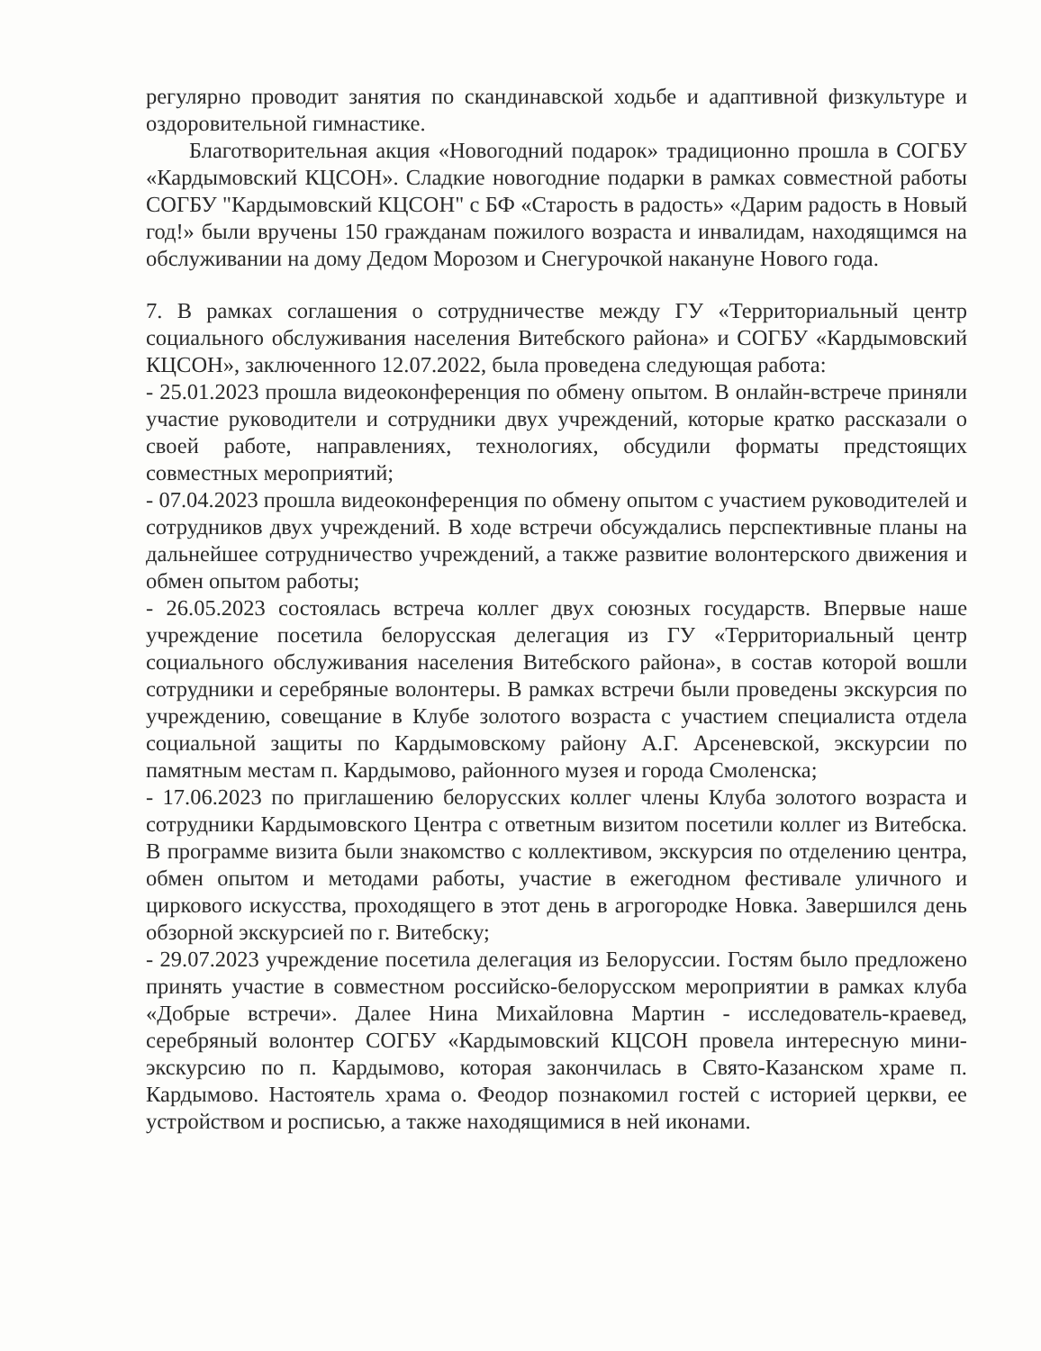регулярно проводит занятия по скандинавской ходьбе и адаптивной физкультуре и оздоровительной гимнастике.
Благотворительная акция «Новогодний подарок» традиционно прошла в СОГБУ «Кардымовский КЦСОН». Сладкие новогодние подарки в рамках совместной работы СОГБУ "Кардымовский КЦСОН" с БФ «Старость в радость» «Дарим радость в Новый год!» были вручены 150 гражданам пожилого возраста и инвалидам, находящимся на обслуживании на дому Дедом Морозом и Снегурочкой накануне Нового года.
7. В рамках соглашения о сотрудничестве между ГУ «Территориальный центр социального обслуживания населения Витебского района» и СОГБУ «Кардымовский КЦСОН», заключенного 12.07.2022, была проведена следующая работа:
- 25.01.2023 прошла видеоконференция по обмену опытом. В онлайн-встрече приняли участие руководители и сотрудники двух учреждений, которые кратко рассказали о своей работе, направлениях, технологиях, обсудили форматы предстоящих совместных мероприятий;
- 07.04.2023 прошла видеоконференция по обмену опытом с участием руководителей и сотрудников двух учреждений. В ходе встречи обсуждались перспективные планы на дальнейшее сотрудничество учреждений, а также развитие волонтерского движения и обмен опытом работы;
- 26.05.2023 состоялась встреча коллег двух союзных государств. Впервые наше учреждение посетила белорусская делегация из ГУ «Территориальный центр социального обслуживания населения Витебского района», в состав которой вошли сотрудники и серебряные волонтеры. В рамках встречи были проведены экскурсия по учреждению, совещание в Клубе золотого возраста с участием специалиста отдела социальной защиты по Кардымовскому району А.Г. Арсеневской, экскурсии по памятным местам п. Кардымово, районного музея и города Смоленска;
- 17.06.2023 по приглашению белорусских коллег члены Клуба золотого возраста и сотрудники Кардымовского Центра с ответным визитом посетили коллег из Витебска. В программе визита были знакомство с коллективом, экскурсия по отделению центра, обмен опытом и методами работы, участие в ежегодном фестивале уличного и циркового искусства, проходящего в этот день в агрогородке Новка. Завершился день обзорной экскурсией по г. Витебску;
- 29.07.2023 учреждение посетила делегация из Белоруссии. Гостям было предложено принять участие в совместном российско-белорусском мероприятии в рамках клуба «Добрые встречи». Далее Нина Михайловна Мартин - исследователь-краевед, серебряный волонтер СОГБУ «Кардымовский КЦСОН провела интересную мини-экскурсию по п. Кардымово, которая закончилась в Свято-Казанском храме п. Кардымово. Настоятель храма о. Феодор познакомил гостей с историей церкви, ее устройством и росписью, а также находящимися в ней иконами.